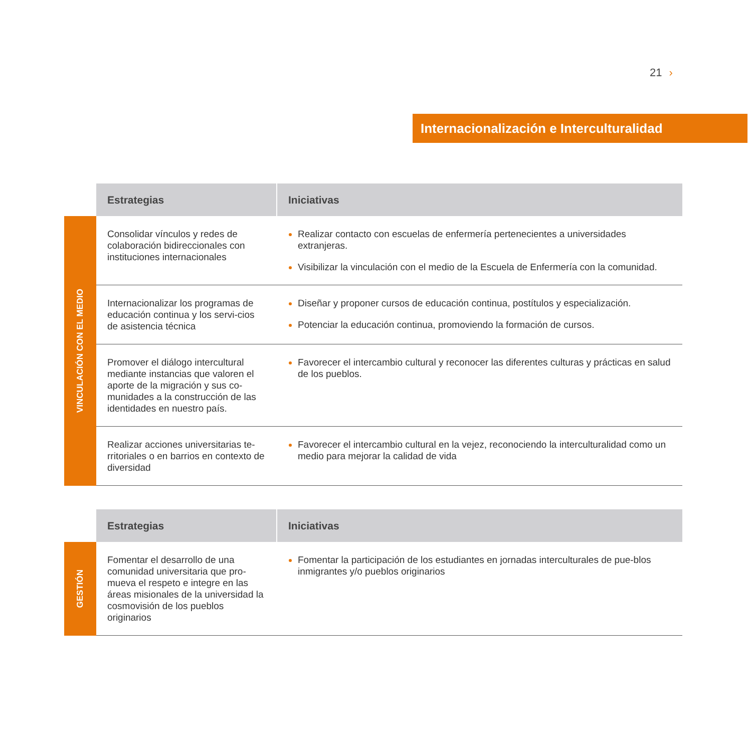21 ›
Internacionalización e Interculturalidad
VINCULACIÓN CON EL MEDIO
| Estrategias | Iniciativas |
| --- | --- |
| Consolidar vínculos y redes de colaboración bidireccionales con instituciones internacionales | Realizar contacto con escuelas de enfermería pertenecientes a universidades extranjeras. Visibilizar la vinculación con el medio de la Escuela de Enfermería con la comunidad. |
| Internacionalizar los programas de educación continua y los servi-cios de asistencia técnica | Diseñar y proponer cursos de educación continua, postítulos y especialización. Potenciar la educación continua, promoviendo la formación de cursos. |
| Promover el diálogo intercultural mediante instancias que valoren el aporte de la migración y sus co-munidades a la construcción de las identidades en nuestro país. | Favorecer el intercambio cultural y reconocer las diferentes culturas y prácticas en salud de los pueblos. |
| Realizar acciones universitarias te-rritoriales o en barrios en contexto de diversidad | Favorecer el intercambio cultural en la vejez, reconociendo la interculturalidad como un medio para mejorar la calidad de vida |
GESTIÓN
| Estrategias | Iniciativas |
| --- | --- |
| Fomentar el desarrollo de una comunidad universitaria que pro-mueva el respeto e integre en las áreas misionales de la universidad la cosmovisión de los pueblos originarios | Fomentar la participación de los estudiantes en jornadas interculturales de pue-blos inmigrantes y/o pueblos originarios |